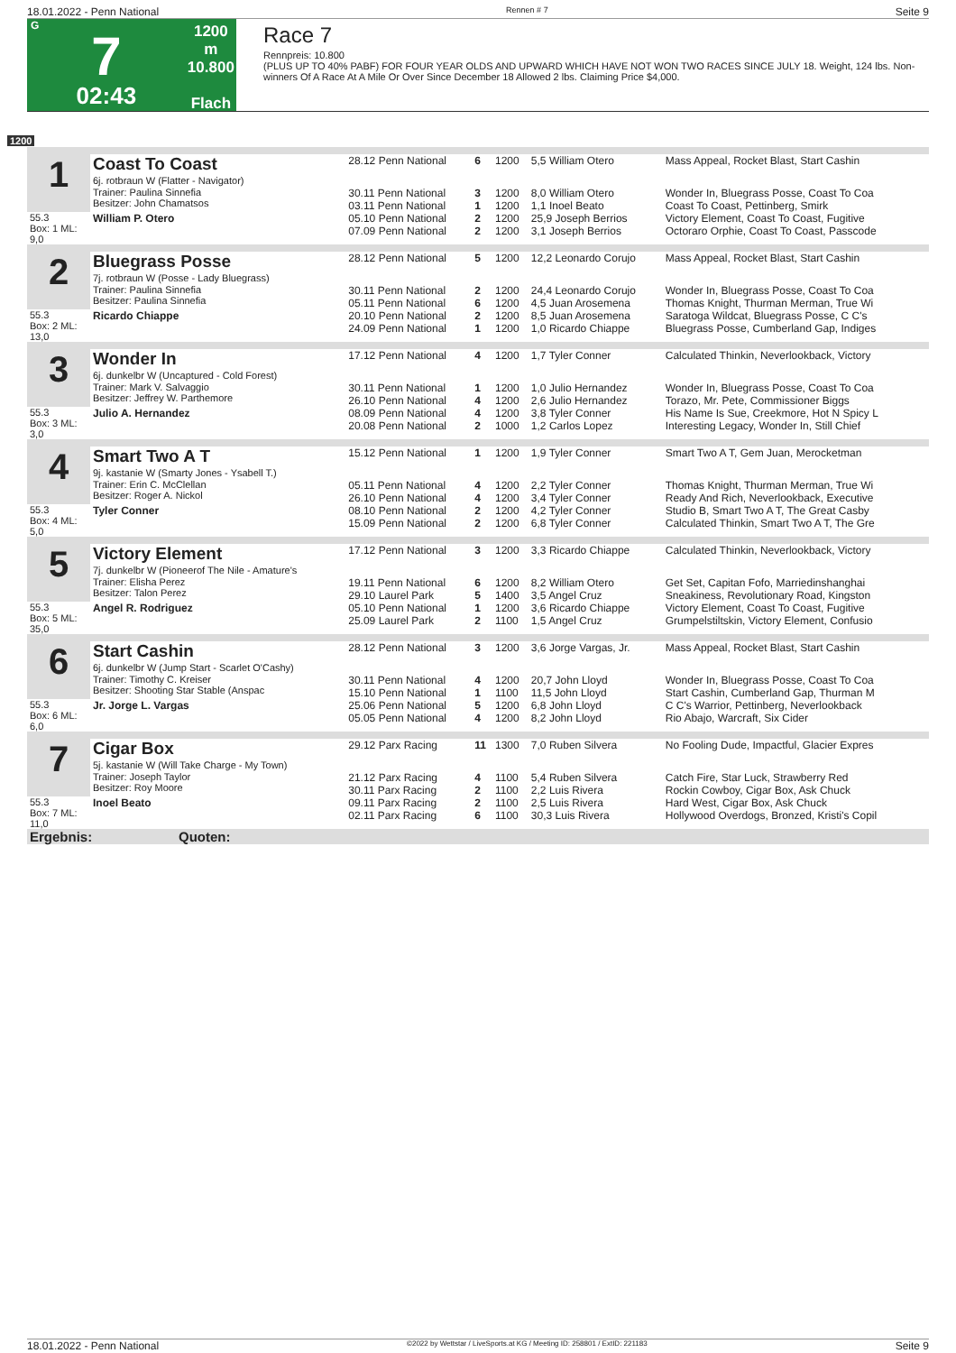18.01.2022 - Penn National Rennen # 7 Seite 9
G
7
02:43
1200 m
10.800
Flach
Race 7
Rennpreis: 10.800
(PLUS UP TO 40% PABF) FOR FOUR YEAR OLDS AND UPWARD WHICH HAVE NOT WON TWO RACES SINCE JULY 18. Weight, 124 lbs. Non-winners Of A Race At A Mile Or Over Since December 18 Allowed 2 lbs. Claiming Price $4,000.
1200
| 1 | Coast To Coast 6j. rotbraun W (Flatter - Navigator) | 28.12 Penn National | 6 | 1200 | 5,5 William Otero | Mass Appeal, Rocket Blast, Start Cashin |
| | Trainer: Paulina Sinnefia Besitzer: John Chamatsos | 30.11 Penn National 03.11 Penn National | 3 1 | 1200 1200 | 8,0 William Otero 1,1 Inoel Beato | Wonder In, Bluegrass Posse, Coast To Coa Coast To Coast, Pettinberg, Smirk |
| 55.3 Box: 1 ML: 9,0 | William P. Otero | 05.10 Penn National 07.09 Penn National | 2 2 | 1200 1200 | 25,9 Joseph Berrios 3,1 Joseph Berrios | Victory Element, Coast To Coast, Fugitive Octoraro Orphie, Coast To Coast, Passcode |
| 2 | Bluegrass Posse 7j. rotbraun W (Posse - Lady Bluegrass) | 28.12 Penn National | 5 | 1200 | 12,2 Leonardo Corujo | Mass Appeal, Rocket Blast, Start Cashin |
| | Trainer: Paulina Sinnefia Besitzer: Paulina Sinnefia | 30.11 Penn National 05.11 Penn National | 2 6 | 1200 1200 | 24,4 Leonardo Corujo 4,5 Juan Arosemena | Wonder In, Bluegrass Posse, Coast To Coa Thomas Knight, Thurman Merman, True Wi |
| 55.3 Box: 2 ML: 13,0 | Ricardo Chiappe | 20.10 Penn National 24.09 Penn National | 2 1 | 1200 1200 | 8,5 Juan Arosemena 1,0 Ricardo Chiappe | Saratoga Wildcat, Bluegrass Posse, C C's Bluegrass Posse, Cumberland Gap, Indiges |
| 3 | Wonder In 6j. dunkelbr W (Uncaptured - Cold Forest) | 17.12 Penn National | 4 | 1200 | 1,7 Tyler Conner | Calculated Thinkin, Neverlookback, Victory |
| | Trainer: Mark V. Salvaggio Besitzer: Jeffrey W. Parthemore | 30.11 Penn National 26.10 Penn National | 1 4 | 1200 1200 | 1,0 Julio Hernandez 2,6 Julio Hernandez | Wonder In, Bluegrass Posse, Coast To Coa Torazo, Mr. Pete, Commissioner Biggs |
| 55.3 Box: 3 ML: 3,0 | Julio A. Hernandez | 08.09 Penn National 20.08 Penn National | 4 2 | 1200 1000 | 3,8 Tyler Conner 1,2 Carlos Lopez | His Name Is Sue, Creekmore, Hot N Spicy L Interesting Legacy, Wonder In, Still Chief |
| 4 | Smart Two A T 9j. kastanie W (Smarty Jones - Ysabell T.) | 15.12 Penn National | 1 | 1200 | 1,9 Tyler Conner | Smart Two A T, Gem Juan, Merocketman |
| | Trainer: Erin C. McClellan Besitzer: Roger A. Nickol | 05.11 Penn National 26.10 Penn National | 4 4 | 1200 1200 | 2,2 Tyler Conner 3,4 Tyler Conner | Thomas Knight, Thurman Merman, True Wi Ready And Rich, Neverlookback, Executive |
| 55.3 Box: 4 ML: 5,0 | Tyler Conner | 08.10 Penn National 15.09 Penn National | 2 2 | 1200 1200 | 4,2 Tyler Conner 6,8 Tyler Conner | Studio B, Smart Two A T, The Great Casby Calculated Thinkin, Smart Two A T, The Gre |
| 5 | Victory Element 7j. dunkelbr W (Pioneerof The Nile - Amature's | 17.12 Penn National | 3 | 1200 | 3,3 Ricardo Chiappe | Calculated Thinkin, Neverlookback, Victory |
| | Trainer: Elisha Perez Besitzer: Talon Perez | 19.11 Penn National 29.10 Laurel Park | 6 5 | 1200 1400 | 8,2 William Otero 3,5 Angel Cruz | Get Set, Capitan Fofo, Marriedinshanghai Sneakiness, Revolutionary Road, Kingston |
| 55.3 Box: 5 ML: 35,0 | Angel R. Rodriguez | 05.10 Penn National 25.09 Laurel Park | 1 2 | 1200 1100 | 3,6 Ricardo Chiappe 1,5 Angel Cruz | Victory Element, Coast To Coast, Fugitive Grumpelstiltskin, Victory Element, Confusio |
| 6 | Start Cashin 6j. dunkelbr W (Jump Start - Scarlet O'Cashy) | 28.12 Penn National | 3 | 1200 | 3,6 Jorge Vargas, Jr. | Mass Appeal, Rocket Blast, Start Cashin |
| | Trainer: Timothy C. Kreiser Besitzer: Shooting Star Stable (Anspac | 30.11 Penn National 15.10 Penn National | 4 1 | 1200 1100 | 20,7 John Lloyd 11,5 John Lloyd | Wonder In, Bluegrass Posse, Coast To Coa Start Cashin, Cumberland Gap, Thurman M |
| 55.3 Box: 6 ML: 6,0 | Jr. Jorge L. Vargas | 25.06 Penn National 05.05 Penn National | 5 4 | 1200 1200 | 6,8 John Lloyd 8,2 John Lloyd | C C's Warrior, Pettinberg, Neverlookback Rio Abajo, Warcraft, Six Cider |
| 7 | Cigar Box 5j. kastanie W (Will Take Charge - My Town) | 29.12 Parx Racing | 11 | 1300 | 7,0 Ruben Silvera | No Fooling Dude, Impactful, Glacier Expres |
| | Trainer: Joseph Taylor Besitzer: Roy Moore | 21.12 Parx Racing 30.11 Parx Racing | 4 2 | 1100 1100 | 5,4 Ruben Silvera 2,2 Luis Rivera | Catch Fire, Star Luck, Strawberry Red Rockin Cowboy, Cigar Box, Ask Chuck |
| 55.3 Box: 7 ML: 11,0 | Inoel Beato | 09.11 Parx Racing 02.11 Parx Racing | 2 6 | 1100 1100 | 2,5 Luis Rivera 30,3 Luis Rivera | Hard West, Cigar Box, Ask Chuck Hollywood Overdogs, Bronzed, Kristi's Copil |
| Ergebnis: Quoten: | | | | | | |
18.01.2022 - Penn National ©2022 by Wettstar / LiveSports.at KG / Meeting ID: 258801 / ExtID: 221183 Seite 9